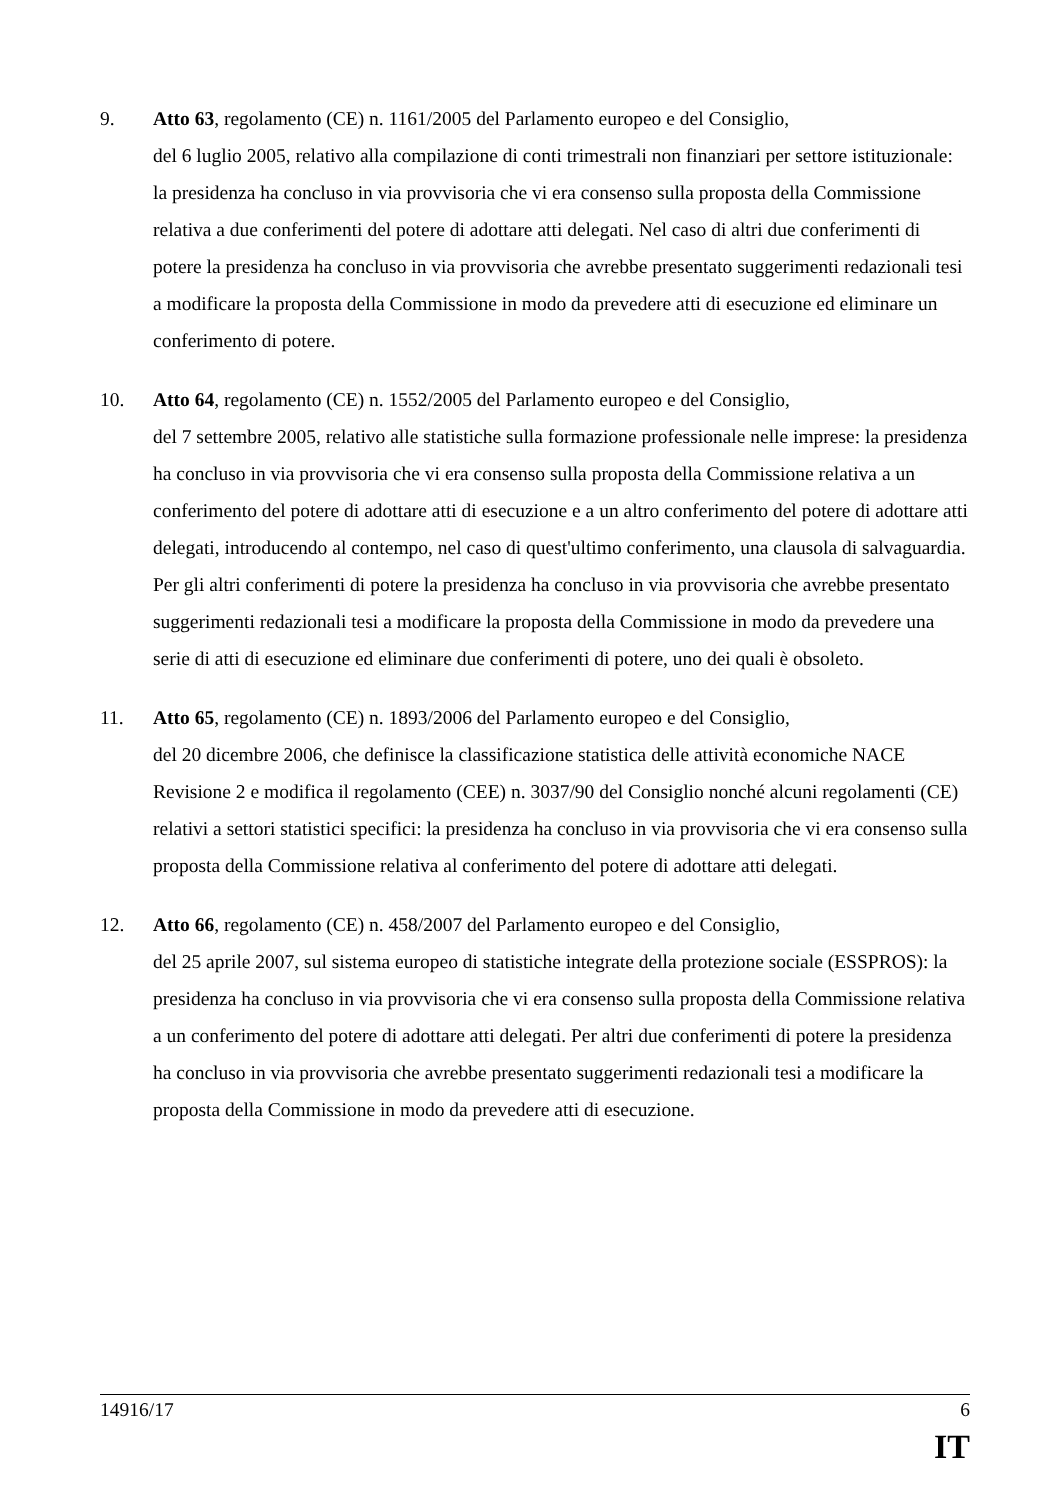9. Atto 63, regolamento (CE) n. 1161/2005 del Parlamento europeo e del Consiglio,
del 6 luglio 2005, relativo alla compilazione di conti trimestrali non finanziari per settore istituzionale: la presidenza ha concluso in via provvisoria che vi era consenso sulla proposta della Commissione relativa a due conferimenti del potere di adottare atti delegati. Nel caso di altri due conferimenti di potere la presidenza ha concluso in via provvisoria che avrebbe presentato suggerimenti redazionali tesi a modificare la proposta della Commissione in modo da prevedere atti di esecuzione ed eliminare un conferimento di potere.
10. Atto 64, regolamento (CE) n. 1552/2005 del Parlamento europeo e del Consiglio,
del 7 settembre 2005, relativo alle statistiche sulla formazione professionale nelle imprese: la presidenza ha concluso in via provvisoria che vi era consenso sulla proposta della Commissione relativa a un conferimento del potere di adottare atti di esecuzione e a un altro conferimento del potere di adottare atti delegati, introducendo al contempo, nel caso di quest'ultimo conferimento, una clausola di salvaguardia. Per gli altri conferimenti di potere la presidenza ha concluso in via provvisoria che avrebbe presentato suggerimenti redazionali tesi a modificare la proposta della Commissione in modo da prevedere una serie di atti di esecuzione ed eliminare due conferimenti di potere, uno dei quali è obsoleto.
11. Atto 65, regolamento (CE) n. 1893/2006 del Parlamento europeo e del Consiglio,
del 20 dicembre 2006, che definisce la classificazione statistica delle attività economiche NACE Revisione 2 e modifica il regolamento (CEE) n. 3037/90 del Consiglio nonché alcuni regolamenti (CE) relativi a settori statistici specifici: la presidenza ha concluso in via provvisoria che vi era consenso sulla proposta della Commissione relativa al conferimento del potere di adottare atti delegati.
12. Atto 66, regolamento (CE) n. 458/2007 del Parlamento europeo e del Consiglio,
del 25 aprile 2007, sul sistema europeo di statistiche integrate della protezione sociale (ESSPROS): la presidenza ha concluso in via provvisoria che vi era consenso sulla proposta della Commissione relativa a un conferimento del potere di adottare atti delegati. Per altri due conferimenti di potere la presidenza ha concluso in via provvisoria che avrebbe presentato suggerimenti redazionali tesi a modificare la proposta della Commissione in modo da prevedere atti di esecuzione.
14916/17 6
IT